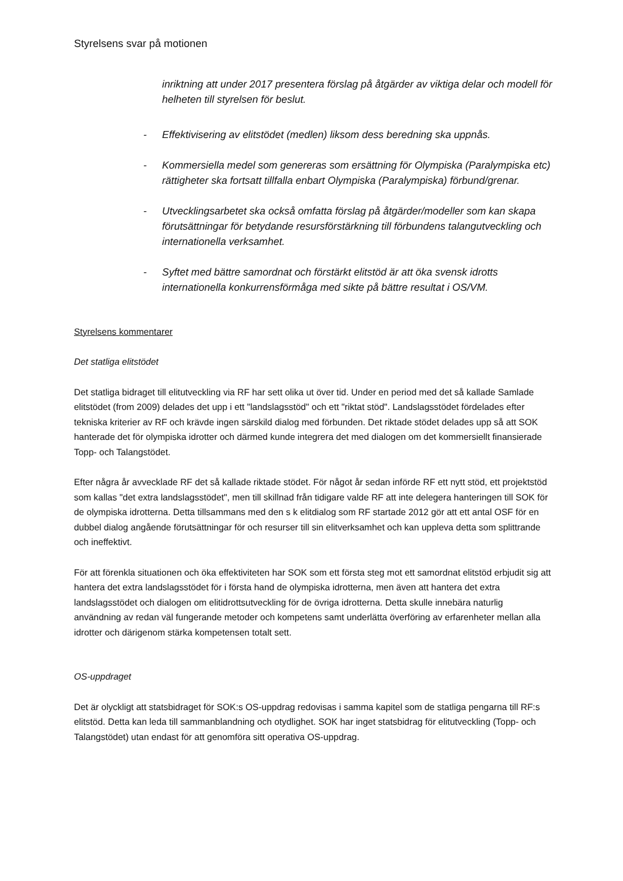Styrelsens svar på motionen
inriktning att under 2017 presentera förslag på åtgärder av viktiga delar och modell för helheten till styrelsen för beslut.
- Effektivisering av elitstödet (medlen) liksom dess beredning ska uppnås.
- Kommersiella medel som genereras som ersättning för Olympiska (Paralympiska etc) rättigheter ska fortsatt tillfalla enbart Olympiska (Paralympiska) förbund/grenar.
- Utvecklingsarbetet ska också omfatta förslag på åtgärder/modeller som kan skapa förutsättningar för betydande resursförstärkning till förbundens talangutveckling och internationella verksamhet.
- Syftet med bättre samordnat och förstärkt elitstöd är att öka svensk idrotts internationella konkurrensförmåga med sikte på bättre resultat i OS/VM.
Styrelsens kommentarer
Det statliga elitstödet
Det statliga bidraget till elitutveckling via RF har sett olika ut över tid. Under en period med det så kallade Samlade elitstödet (from 2009) delades det upp i ett "landslagsstöd" och ett "riktat stöd". Landslagsstödet fördelades efter tekniska kriterier av RF och krävde ingen särskild dialog med förbunden. Det riktade stödet delades upp så att SOK hanterade det för olympiska idrotter och därmed kunde integrera det med dialogen om det kommersiellt finansierade Topp- och Talangstödet.
Efter några år avvecklade RF det så kallade riktade stödet. För något år sedan införde RF ett nytt stöd, ett projektstöd som kallas "det extra landslagsstödet", men till skillnad från tidigare valde RF att inte delegera hanteringen till SOK för de olympiska idrotterna. Detta tillsammans med den s k elitdialog som RF startade 2012 gör att ett antal OSF för en dubbel dialog angående förutsättningar för och resurser till sin elitverksamhet och kan uppleva detta som splittrande och ineffektivt.
För att förenkla situationen och öka effektiviteten har SOK som ett första steg mot ett samordnat elitstöd erbjudit sig att hantera det extra landslagsstödet för i första hand de olympiska idrotterna, men även att hantera det extra landslagsstödet och dialogen om elitidrottsutveckling för de övriga idrotterna. Detta skulle innebära naturlig användning av redan väl fungerande metoder och kompetens samt underlätta överföring av erfarenheter mellan alla idrotter och därigenom stärka kompetensen totalt sett.
OS-uppdraget
Det är olyckligt att statsbidraget för SOK:s OS-uppdrag redovisas i samma kapitel som de statliga pengarna till RF:s elitstöd. Detta kan leda till sammanblandning och otydlighet. SOK har inget statsbidrag för elitutveckling (Topp- och Talangstödet) utan endast för att genomföra sitt operativa OS-uppdrag.